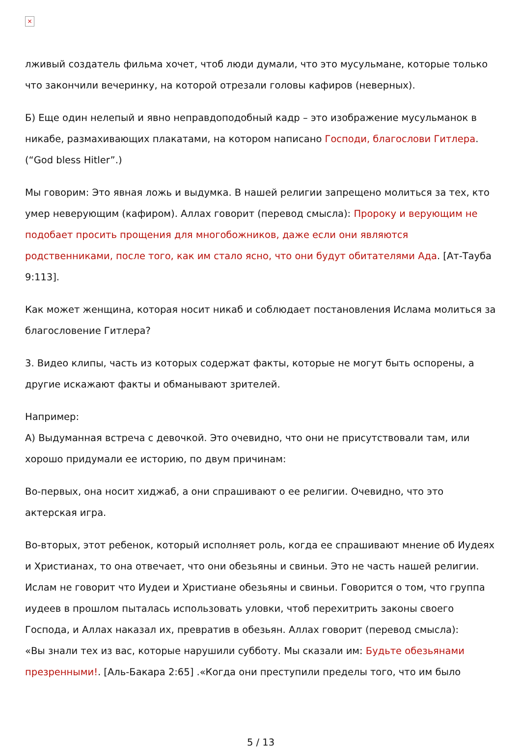×
лживый создатель фильма хочет, чтоб люди думали, что это мусульмане, которые только что закончили вечеринку, на которой отрезали головы кафиров (неверных).
Б) Еще один нелепый и явно неправдоподобный кадр – это изображение мусульманок в никабе, размахивающих плакатами, на котором написано Господи, благослови Гитлера. (“God bless Hitler”.)
Мы говорим: Это явная ложь и выдумка. В нашей религии запрещено молиться за тех, кто умер неверующим (кафиром). Аллах говорит (перевод смысла): Пророку и верующим не подобает просить прощения для многобожников, даже если они являются родственниками, после того, как им стало ясно, что они будут обитателями Ада. [Ат-Тауба 9:113].
Как может женщина, которая носит никаб и соблюдает постановления Ислама молиться за благословение Гитлера?
3. Видео клипы, часть из которых содержат факты, которые не могут быть оспорены, а другие искажают факты и обманывают зрителей.
Например:
А) Выдуманная встреча с девочкой. Это очевидно, что они не присутствовали там, или хорошо придумали ее историю, по двум причинам:
Во-первых, она носит хиджаб, а они спрашивают о ее религии. Очевидно, что это актерская игра.
Во-вторых, этот ребенок, который исполняет роль, когда ее спрашивают мнение об Иудеях и Христианах, то она отвечает, что они обезьяны и свиньи. Это не часть нашей религии. Ислам не говорит что Иудеи и Христиане обезьяны и свиньи. Говорится о том, что группа иудеев в прошлом пыталась использовать уловки, чтоб перехитрить законы своего Господа, и Аллах наказал их, превратив в обезьян. Аллах говорит (перевод смысла):
«Вы знали тех из вас, которые нарушили субботу. Мы сказали им: Будьте обезьянами презренными!. [Аль-Бакара 2:65] .«Когда они преступили пределы того, что им было
5 / 13